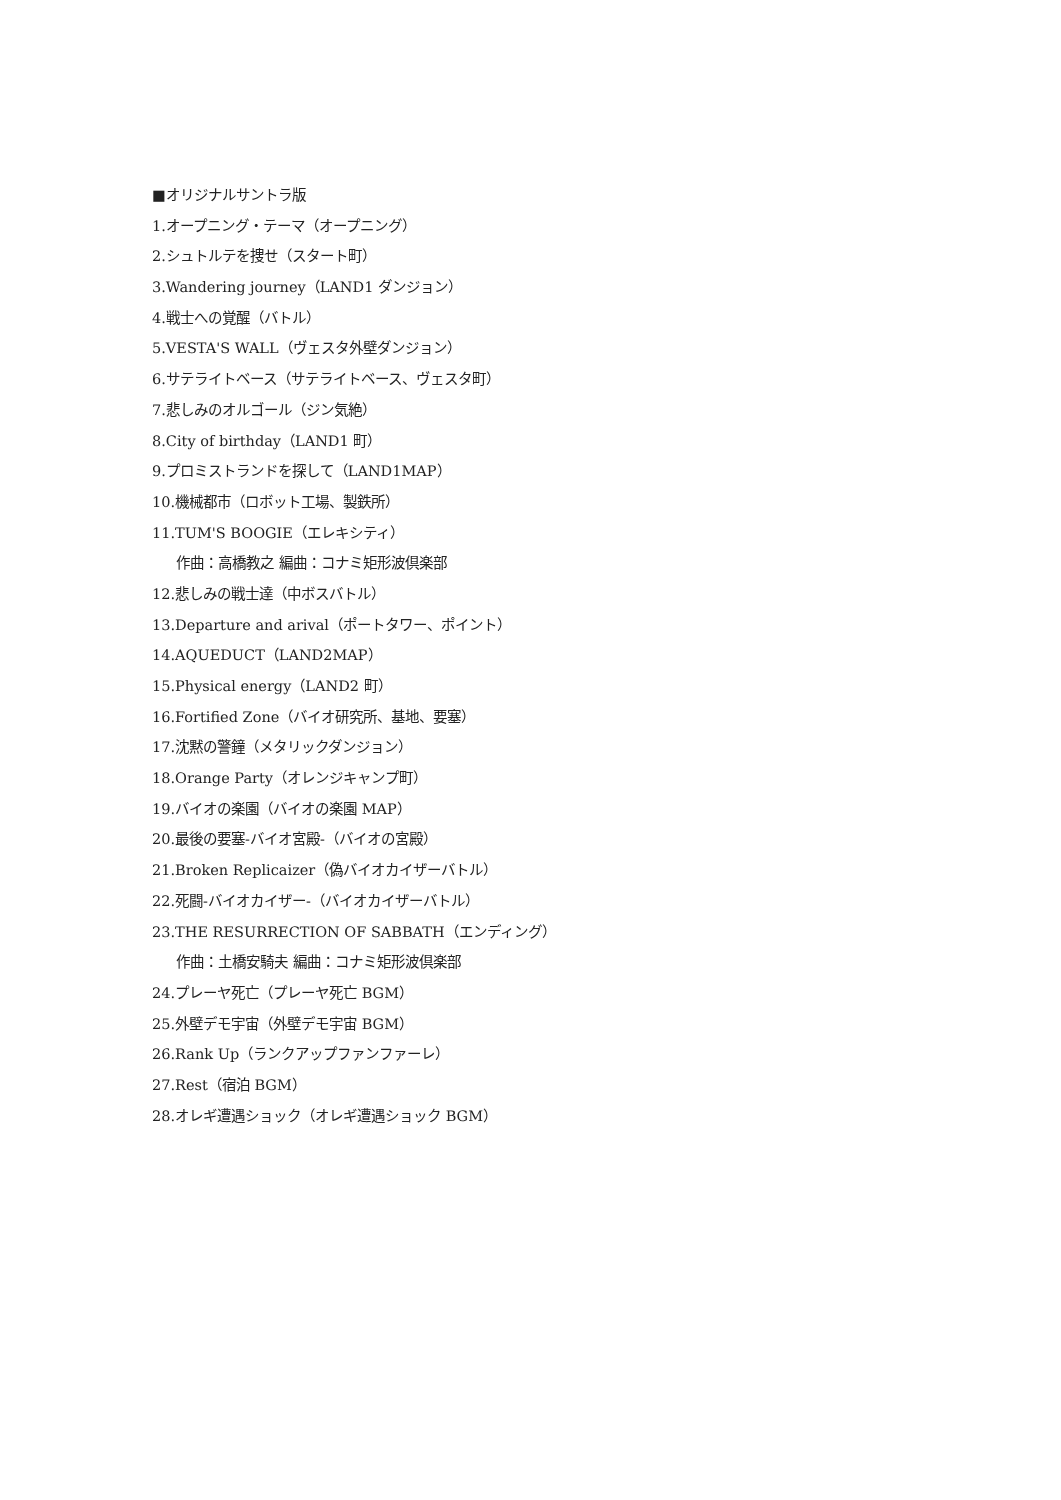■オリジナルサントラ版
1.オープニング・テーマ（オープニング）
2.シュトルテを捜せ（スタート町）
3.Wandering journey（LAND1 ダンジョン）
4.戦士への覚醒（バトル）
5.VESTA'S WALL（ヴェスタ外壁ダンジョン）
6.サテライトベース（サテライトベース、ヴェスタ町）
7.悲しみのオルゴール（ジン気絶）
8.City of birthday（LAND1 町）
9.プロミストランドを探して（LAND1MAP）
10.機械都市（ロボット工場、製鉄所）
11.TUM'S BOOGIE（エレキシティ）
作曲：高橋教之 編曲：コナミ矩形波倶楽部
12.悲しみの戦士達（中ボスバトル）
13.Departure and arival（ポートタワー、ポイント）
14.AQUEDUCT（LAND2MAP）
15.Physical energy（LAND2 町）
16.Fortified Zone（バイオ研究所、基地、要塞）
17.沈黙の警鐘（メタリックダンジョン）
18.Orange Party（オレンジキャンプ町）
19.バイオの楽園（バイオの楽園 MAP）
20.最後の要塞-バイオ宮殿-（バイオの宮殿）
21.Broken Replicaizer（偽バイオカイザーバトル）
22.死闘-バイオカイザー-（バイオカイザーバトル）
23.THE RESURRECTION OF SABBATH（エンディング）
作曲：土橋安騎夫 編曲：コナミ矩形波倶楽部
24.プレーヤ死亡（プレーヤ死亡 BGM）
25.外壁デモ宇宙（外壁デモ宇宙 BGM）
26.Rank Up（ランクアップファンファーレ）
27.Rest（宿泊 BGM）
28.オレギ遭遇ショック（オレギ遭遇ショック BGM）